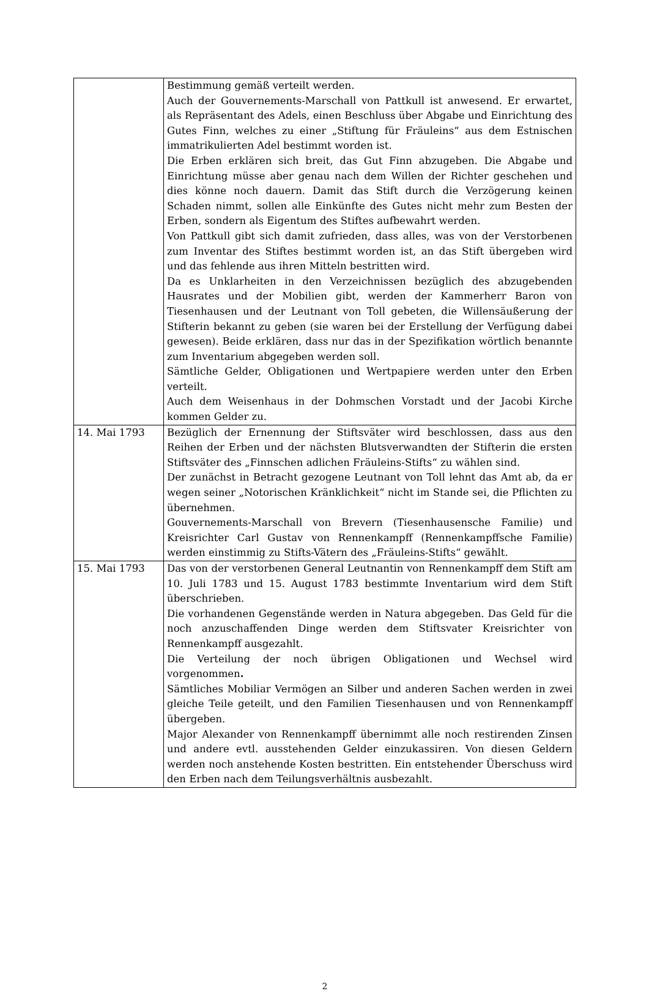| | Bestimmung gemäß verteilt werden. Auch der Gouvernements-Marschall von Pattkull ist anwesend. Er erwartet, als Repräsentant des Adels, einen Beschluss über Abgabe und Einrichtung des Gutes Finn, welches zu einer „Stiftung für Fräuleins“ aus dem Estnischen immatrikulierten Adel bestimmt worden ist. Die Erben erklären sich breit, das Gut Finn abzugeben. Die Abgabe und Einrichtung müsse aber genau nach dem Willen der Richter geschehen und dies könne noch dauern. Damit das Stift durch die Verzögerung keinen Schaden nimmt, sollen alle Einkünfte des Gutes nicht mehr zum Besten der Erben, sondern als Eigentum des Stiftes aufbewahrt werden. Von Pattkull gibt sich damit zufrieden, dass alles, was von der Verstorbenen zum Inventar des Stiftes bestimmt worden ist, an das Stift übergeben wird und das fehlende aus ihren Mitteln bestritten wird. Da es Unklarheiten in den Verzeichnissen bezüglich des abzugebenden Hausrates und der Mobilien gibt, werden der Kammerherr Baron von Tiesenhausen und der Leutnant von Toll gebeten, die Willensäußerung der Stifterin bekannt zu geben (sie waren bei der Erstellung der Verfügung dabei gewesen). Beide erklären, dass nur das in der Spezifikation wörtlich benannte zum Inventarium abgegeben werden soll. Sämtliche Gelder, Obligationen und Wertpapiere werden unter den Erben verteilt. Auch dem Weisenhaus in der Dohmschen Vorstadt und der Jacobi Kirche kommen Gelder zu. |
| 14. Mai 1793 | Bezüglich der Ernennung der Stiftsväter wird beschlossen, dass aus den Reihen der Erben und der nächsten Blutsverwandten der Stifterin die ersten Stiftsväter des „Finnschen adlichen Fräuleins-Stifts“ zu wählen sind. Der zunächst in Betracht gezogene Leutnant von Toll lehnt das Amt ab, da er wegen seiner „Notorischen Kränklichkeit“ nicht im Stande sei, die Pflichten zu übernehmen. Gouvernements-Marschall von Brevern (Tiesenhausensche Familie) und Kreisrichter Carl Gustav von Rennenkampff (Rennenkampffsche Familie) werden einstimmig zu Stifts-Vätern des „Fräuleins-Stifts“ gewählt. |
| 15. Mai 1793 | Das von der verstorbenen General Leutnantin von Rennenkampff dem Stift am 10. Juli 1783 und 15. August 1783 bestimmte Inventarium wird dem Stift überschrieben. Die vorhandenen Gegenstände werden in Natura abgegeben. Das Geld für die noch anzuschaffenden Dinge werden dem Stiftsvater Kreisrichter von Rennenkampff ausgezahlt. Die Verteilung der noch übrigen Obligationen und Wechsel wird vorgenommen . Sämtliches Mobiliar Vermögen an Silber und anderen Sachen werden in zwei gleiche Teile geteilt, und den Familien Tiesenhausen und von Rennenkampff übergeben. Major Alexander von Rennenkampff übernimmt alle noch restirenden Zinsen und andere evtl. ausstehenden Gelder einzukassiren. Von diesen Geldern werden noch anstehende Kosten bestritten. Ein entstehender Überschuss wird den Erben nach dem Teilungsverhältnis ausbezahlt. |
2